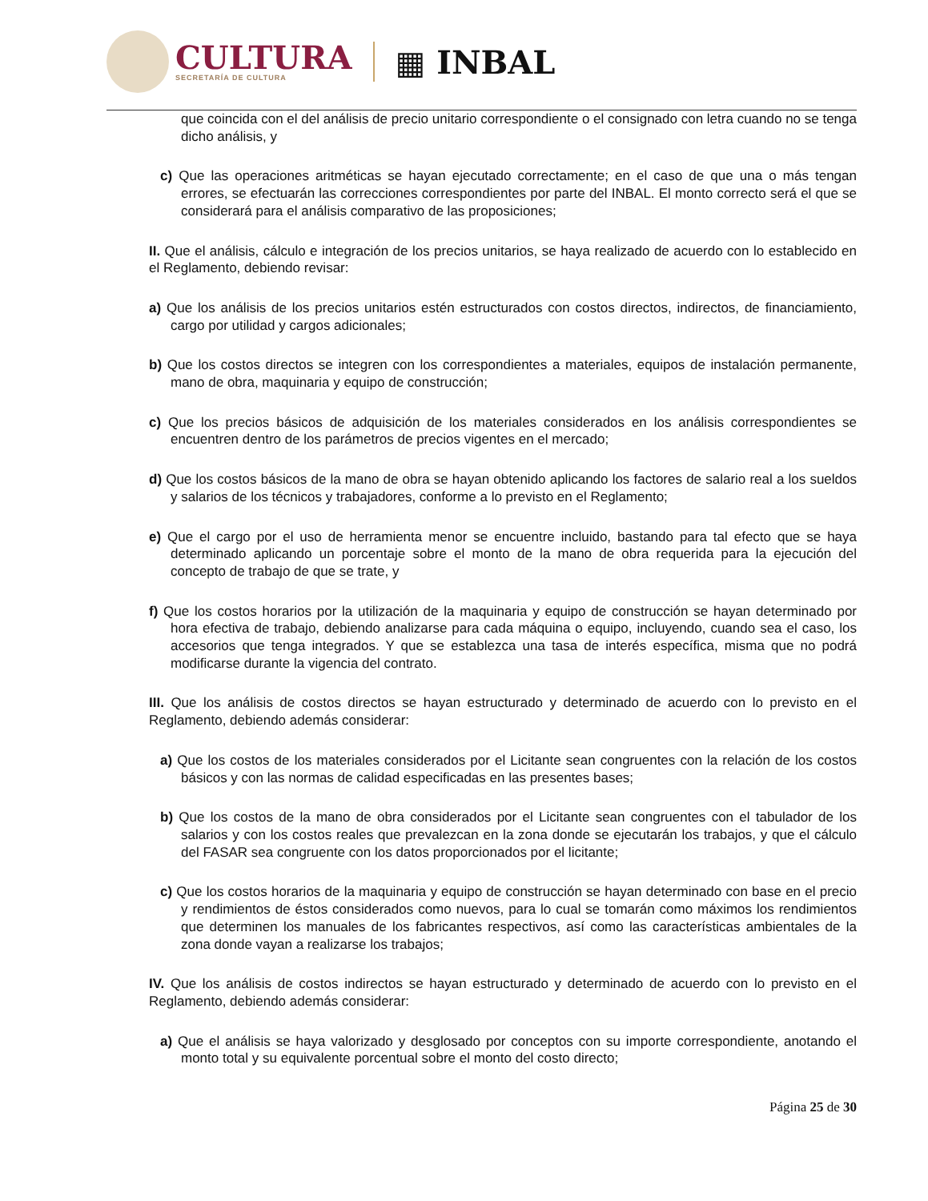CULTURA
SECRETARÍA DE CULTURA
▦ INBAL
que coincida con el del análisis de precio unitario correspondiente o el consignado con letra cuando no se tenga dicho análisis, y
c) Que las operaciones aritméticas se hayan ejecutado correctamente; en el caso de que una o más tengan errores, se efectuarán las correcciones correspondientes por parte del INBAL. El monto correcto será el que se considerará para el análisis comparativo de las proposiciones;
II. Que el análisis, cálculo e integración de los precios unitarios, se haya realizado de acuerdo con lo establecido en el Reglamento, debiendo revisar:
a) Que los análisis de los precios unitarios estén estructurados con costos directos, indirectos, de financiamiento, cargo por utilidad y cargos adicionales;
b) Que los costos directos se integren con los correspondientes a materiales, equipos de instalación permanente, mano de obra, maquinaria y equipo de construcción;
c) Que los precios básicos de adquisición de los materiales considerados en los análisis correspondientes se encuentren dentro de los parámetros de precios vigentes en el mercado;
d) Que los costos básicos de la mano de obra se hayan obtenido aplicando los factores de salario real a los sueldos y salarios de los técnicos y trabajadores, conforme a lo previsto en el Reglamento;
e) Que el cargo por el uso de herramienta menor se encuentre incluido, bastando para tal efecto que se haya determinado aplicando un porcentaje sobre el monto de la mano de obra requerida para la ejecución del concepto de trabajo de que se trate, y
f) Que los costos horarios por la utilización de la maquinaria y equipo de construcción se hayan determinado por hora efectiva de trabajo, debiendo analizarse para cada máquina o equipo, incluyendo, cuando sea el caso, los accesorios que tenga integrados. Y que se establezca una tasa de interés específica, misma que no podrá modificarse durante la vigencia del contrato.
III. Que los análisis de costos directos se hayan estructurado y determinado de acuerdo con lo previsto en el Reglamento, debiendo además considerar:
a) Que los costos de los materiales considerados por el Licitante sean congruentes con la relación de los costos básicos y con las normas de calidad especificadas en las presentes bases;
b) Que los costos de la mano de obra considerados por el Licitante sean congruentes con el tabulador de los salarios y con los costos reales que prevalezcan en la zona donde se ejecutarán los trabajos, y que el cálculo del FASAR sea congruente con los datos proporcionados por el licitante;
c) Que los costos horarios de la maquinaria y equipo de construcción se hayan determinado con base en el precio y rendimientos de éstos considerados como nuevos, para lo cual se tomarán como máximos los rendimientos que determinen los manuales de los fabricantes respectivos, así como las características ambientales de la zona donde vayan a realizarse los trabajos;
IV. Que los análisis de costos indirectos se hayan estructurado y determinado de acuerdo con lo previsto en el Reglamento, debiendo además considerar:
a) Que el análisis se haya valorizado y desglosado por conceptos con su importe correspondiente, anotando el monto total y su equivalente porcentual sobre el monto del costo directo;
Página 25 de 30